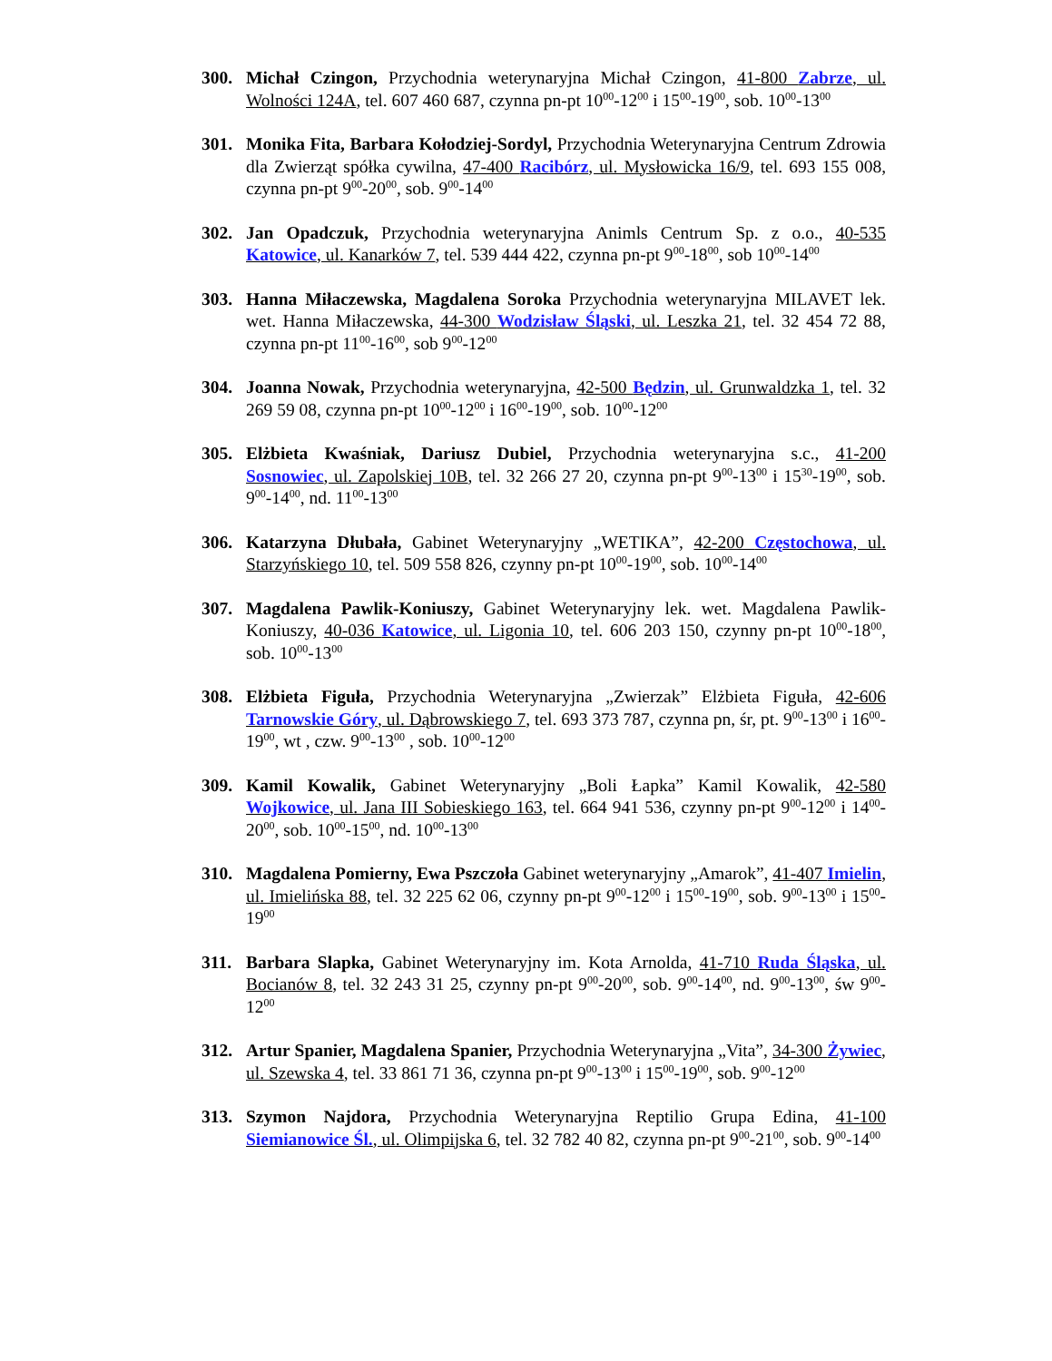300. Michał Czingon, Przychodnia weterynaryjna Michał Czingon, 41-800 Zabrze, ul. Wolności 124A, tel. 607 460 687, czynna pn-pt 10<sup>00</sup>-12<sup>00</sup> i 15<sup>00</sup>-19<sup>00</sup>, sob. 10<sup>00</sup>-13<sup>00</sup>
301. Monika Fita, Barbara Kołodziej-Sordyl, Przychodnia Weterynaryjna Centrum Zdrowia dla Zwierząt spółka cywilna, 47-400 Racibórz, ul. Mysłowicka 16/9, tel. 693 155 008, czynna pn-pt 9<sup>00</sup>-20<sup>00</sup>, sob. 9<sup>00</sup>-14<sup>00</sup>
302. Jan Opadczuk, Przychodnia weterynaryjna Animls Centrum Sp. z o.o., 40-535 Katowice, ul. Kanarków 7, tel. 539 444 422, czynna pn-pt 9<sup>00</sup>-18<sup>00</sup>, sob 10<sup>00</sup>-14<sup>00</sup>
303. Hanna Miłaczewska, Magdalena Soroka Przychodnia weterynaryjna MILAVET lek. wet. Hanna Miłaczewska, 44-300 Wodzisław Śląski, ul. Leszka 21, tel. 32 454 72 88, czynna pn-pt 11<sup>00</sup>-16<sup>00</sup>, sob 9<sup>00</sup>-12<sup>00</sup>
304. Joanna Nowak, Przychodnia weterynaryjna, 42-500 Będzin, ul. Grunwaldzka 1, tel. 32 269 59 08, czynna pn-pt 10<sup>00</sup>-12<sup>00</sup> i 16<sup>00</sup>-19<sup>00</sup>, sob. 10<sup>00</sup>-12<sup>00</sup>
305. Elżbieta Kwaśniak, Dariusz Dubiel, Przychodnia weterynaryjna s.c., 41-200 Sosnowiec, ul. Zapolskiej 10B, tel. 32 266 27 20, czynna pn-pt 9<sup>00</sup>-13<sup>00</sup> i 15<sup>30</sup>-19<sup>00</sup>, sob. 9<sup>00</sup>-14<sup>00</sup>, nd. 11<sup>00</sup>-13<sup>00</sup>
306. Katarzyna Dłubała, Gabinet Weterynaryjny „WETIKA”, 42-200 Częstochowa, ul. Starzyńskiego 10, tel. 509 558 826, czynny pn-pt 10<sup>00</sup>-19<sup>00</sup>, sob. 10<sup>00</sup>-14<sup>00</sup>
307. Magdalena Pawlik-Koniuszy, Gabinet Weterynaryjny lek. wet. Magdalena Pawlik-Koniuszy, 40-036 Katowice, ul. Ligonia 10, tel. 606 203 150, czynny pn-pt 10<sup>00</sup>-18<sup>00</sup>, sob. 10<sup>00</sup>-13<sup>00</sup>
308. Elżbieta Figuła, Przychodnia Weterynaryjna „Zwierzak” Elżbieta Figuła, 42-606 Tarnowskie Góry, ul. Dąbrowskiego 7, tel. 693 373 787, czynna pn, śr, pt. 9<sup>00</sup>-13<sup>00</sup> i 16<sup>00</sup>-19<sup>00</sup>, wt , czw. 9<sup>00</sup>-13<sup>00</sup> , sob. 10<sup>00</sup>-12<sup>00</sup>
309. Kamil Kowalik, Gabinet Weterynaryjny „Boli Łapka” Kamil Kowalik, 42-580 Wojkowice, ul. Jana III Sobieskiego 163, tel. 664 941 536, czynny pn-pt 9<sup>00</sup>-12<sup>00</sup> i 14<sup>00</sup>-20<sup>00</sup>, sob. 10<sup>00</sup>-15<sup>00</sup>, nd. 10<sup>00</sup>-13<sup>00</sup>
310. Magdalena Pomierny, Ewa Pszczoła Gabinet weterynaryjny „Amarok”, 41-407 Imielin, ul. Imielińska 88, tel. 32 225 62 06, czynny pn-pt 9<sup>00</sup>-12<sup>00</sup> i 15<sup>00</sup>-19<sup>00</sup>, sob. 9<sup>00</sup>-13<sup>00</sup> i 15<sup>00</sup>-19<sup>00</sup>
311. Barbara Slapka, Gabinet Weterynaryjny im. Kota Arnolda, 41-710 Ruda Śląska, ul. Bocianów 8, tel. 32 243 31 25, czynny pn-pt 9<sup>00</sup>-20<sup>00</sup>, sob. 9<sup>00</sup>-14<sup>00</sup>, nd. 9<sup>00</sup>-13<sup>00</sup>, św 9<sup>00</sup>-12<sup>00</sup>
312. Artur Spanier, Magdalena Spanier, Przychodnia Weterynaryjna „Vita”, 34-300 Żywiec, ul. Szewska 4, tel. 33 861 71 36, czynna pn-pt 9<sup>00</sup>-13<sup>00</sup> i 15<sup>00</sup>-19<sup>00</sup>, sob. 9<sup>00</sup>-12<sup>00</sup>
313. Szymon Najdora, Przychodnia Weterynaryjna Reptilio Grupa Edina, 41-100 Siemianowice Śl., ul. Olimpijska 6, tel. 32 782 40 82, czynna pn-pt 9<sup>00</sup>-21<sup>00</sup>, sob. 9<sup>00</sup>-14<sup>00</sup>